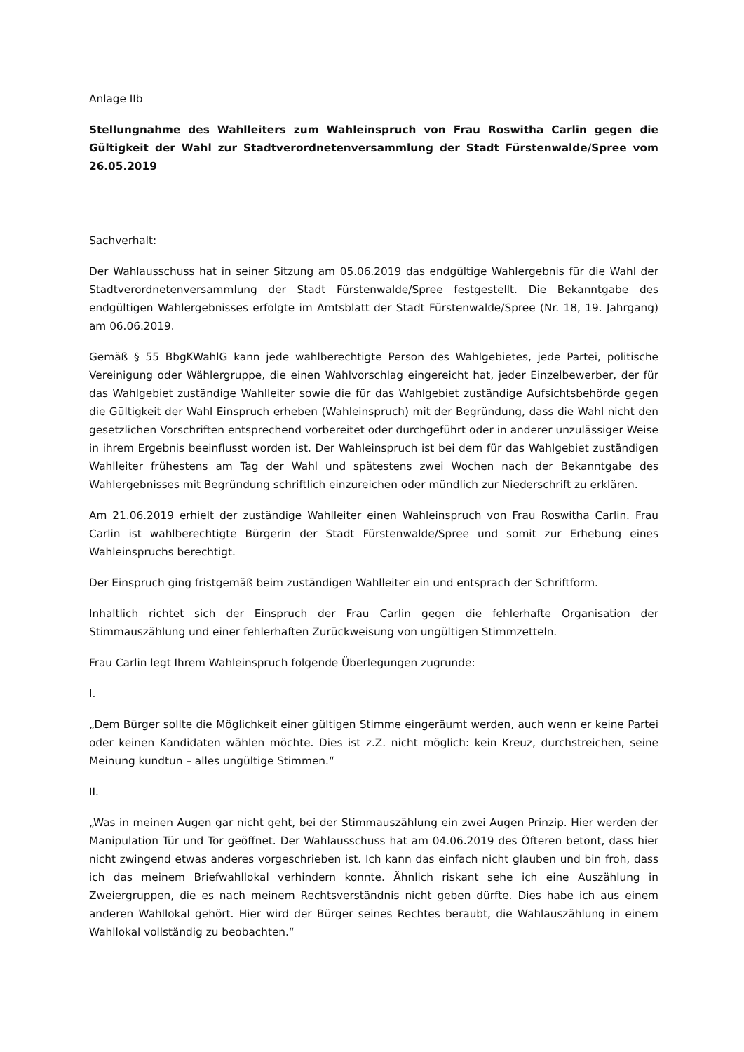Anlage IIb
Stellungnahme des Wahlleiters zum Wahleinspruch von Frau Roswitha Carlin gegen die Gültigkeit der Wahl zur Stadtverordnetenversammlung der Stadt Fürstenwalde/Spree vom 26.05.2019
Sachverhalt:
Der Wahlausschuss hat in seiner Sitzung am 05.06.2019 das endgültige Wahlergebnis für die Wahl der Stadtverordnetenversammlung der Stadt Fürstenwalde/Spree festgestellt. Die Bekanntgabe des endgültigen Wahlergebnisses erfolgte im Amtsblatt der Stadt Fürstenwalde/Spree (Nr. 18, 19. Jahrgang) am 06.06.2019.
Gemäß § 55 BbgKWahlG kann jede wahlberechtigte Person des Wahlgebietes, jede Partei, politische Vereinigung oder Wählergruppe, die einen Wahlvorschlag eingereicht hat, jeder Einzelbewerber, der für das Wahlgebiet zuständige Wahlleiter sowie die für das Wahlgebiet zuständige Aufsichtsbehörde gegen die Gültigkeit der Wahl Einspruch erheben (Wahleinspruch) mit der Begründung, dass die Wahl nicht den gesetzlichen Vorschriften entsprechend vorbereitet oder durchgeführt oder in anderer unzulässiger Weise in ihrem Ergebnis beeinflusst worden ist. Der Wahleinspruch ist bei dem für das Wahlgebiet zuständigen Wahlleiter frühestens am Tag der Wahl und spätestens zwei Wochen nach der Bekanntgabe des Wahlergebnisses mit Begründung schriftlich einzureichen oder mündlich zur Niederschrift zu erklären.
Am 21.06.2019 erhielt der zuständige Wahlleiter einen Wahleinspruch von Frau Roswitha Carlin. Frau Carlin ist wahlberechtigte Bürgerin der Stadt Fürstenwalde/Spree und somit zur Erhebung eines Wahleinspruchs berechtigt.
Der Einspruch ging fristgemäß beim zuständigen Wahlleiter ein und entsprach der Schriftform.
Inhaltlich richtet sich der Einspruch der Frau Carlin gegen die fehlerhafte Organisation der Stimmauszählung und einer fehlerhaften Zurückweisung von ungültigen Stimmzetteln.
Frau Carlin legt Ihrem Wahleinspruch folgende Überlegungen zugrunde:
I.
„Dem Bürger sollte die Möglichkeit einer gültigen Stimme eingeräumt werden, auch wenn er keine Partei oder keinen Kandidaten wählen möchte. Dies ist z.Z. nicht möglich: kein Kreuz, durchstreichen, seine Meinung kundtun – alles ungültige Stimmen.“
II.
„Was in meinen Augen gar nicht geht, bei der Stimmauszählung ein zwei Augen Prinzip. Hier werden der Manipulation Tür und Tor geöffnet. Der Wahlausschuss hat am 04.06.2019 des Öfteren betont, dass hier nicht zwingend etwas anderes vorgeschrieben ist. Ich kann das einfach nicht glauben und bin froh, dass ich das meinem Briefwahllokal verhindern konnte. Ähnlich riskant sehe ich eine Auszählung in Zweiergruppen, die es nach meinem Rechtsverständnis nicht geben dürfte. Dies habe ich aus einem anderen Wahllokal gehört. Hier wird der Bürger seines Rechtes beraubt, die Wahlauszählung in einem Wahllokal vollständig zu beobachten.“